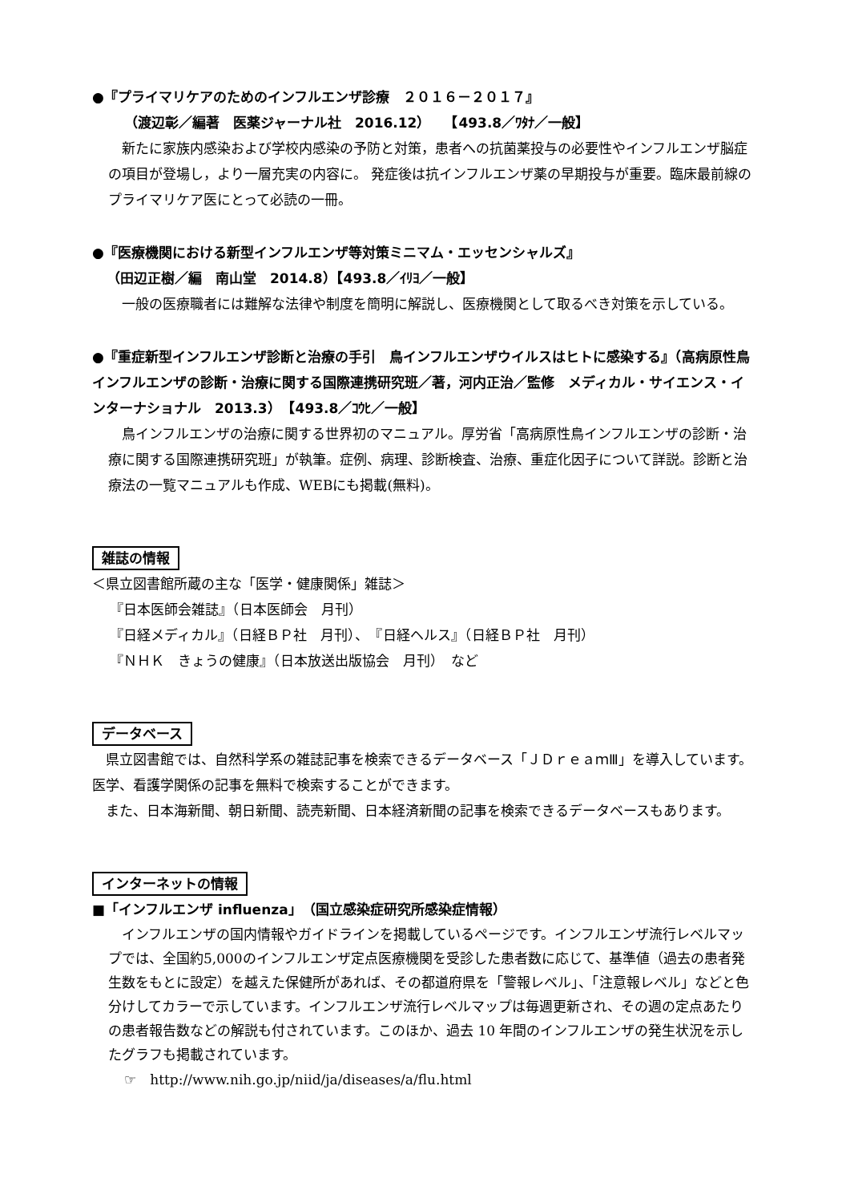●『プライマリケアのためのインフルエンザ診療　２０１６－２０１７』
（渡辺彰／編著　医薬ジャーナル社　2016.12）　　【493.8／ﾜﾀﾅ／一般】
新たに家族内感染および学校内感染の予防と対策，患者への抗菌薬投与の必要性やインフルエンザ脳症の項目が登場し，より一層充実の内容に。 発症後は抗インフルエンザ薬の早期投与が重要。臨床最前線のプライマリケア医にとって必読の一冊。
●『医療機関における新型インフルエンザ等対策ミニマム・エッセンシャルズ』
（田辺正樹／編　南山堂　2014.8）【493.8／ｲﾘﾖ／一般】
一般の医療職者には難解な法律や制度を簡明に解説し、医療機関として取るべき対策を示している。
●『重症新型インフルエンザ診断と治療の手引　鳥インフルエンザウイルスはヒトに感染する』（高病原性鳥インフルエンザの診断・治療に関する国際連携研究班／著，河内正治／監修　メディカル・サイエンス・インターナショナル　2013.3）　【493.8／ｺｳﾋ／一般】
鳥インフルエンザの治療に関する世界初のマニュアル。厚労省「高病原性鳥インフルエンザの診断・治療に関する国際連携研究班」が執筆。症例、病理、診断検査、治療、重症化因子について詳説。診断と治療法の一覧マニュアルも作成、WEBにも掲載(無料)。
雑誌の情報
＜県立図書館所蔵の主な「医学・健康関係」雑誌＞
『日本医師会雑誌』（日本医師会　月刊）
『日経メディカル』（日経ＢＰ社　月刊）、　『日経ヘルス』（日経ＢＰ社　月刊）
『ＮＨＫ　きょうの健康』（日本放送出版協会　月刊）　など
データベース
県立図書館では、自然科学系の雑誌記事を検索できるデータベース「ＪＤｒｅａｍⅢ」を導入しています。医学、看護学関係の記事を無料で検索することができます。
また、日本海新聞、朝日新聞、読売新聞、日本経済新聞の記事を検索できるデータベースもあります。
インターネットの情報
■「インフルエンザ influenza」（国立感染症研究所感染症情報）
インフルエンザの国内情報やガイドラインを掲載しているページです。インフルエンザ流行レベルマップでは、全国約5,000のインフルエンザ定点医療機関を受診した患者数に応じて、基準値（過去の患者発生数をもとに設定）を越えた保健所があれば、その都道府県を「警報レベル」、「注意報レベル」などと色分けしてカラーで示しています。インフルエンザ流行レベルマップは毎週更新され、その週の定点あたりの患者報告数などの解説も付されています。このほか、過去 10 年間のインフルエンザの発生状況を示したグラフも掲載されています。
☞　http://www.nih.go.jp/niid/ja/diseases/a/flu.html